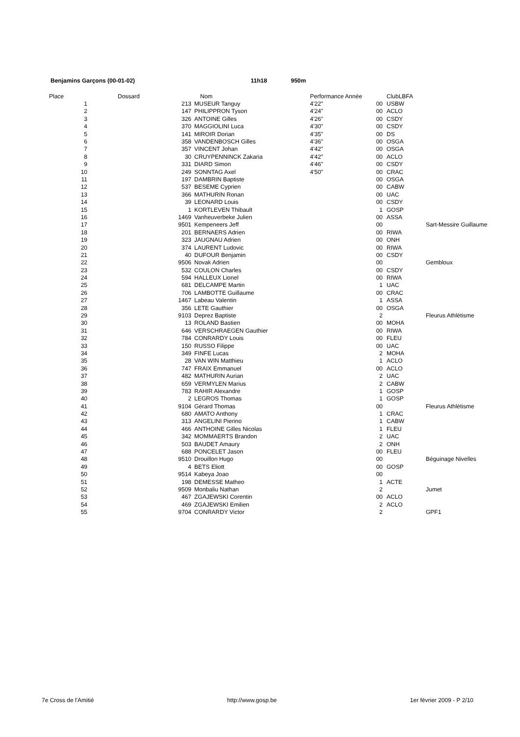Benjamins Garçons (00-01-02) 11h18 950m
| Place | | Dossard | Nom | Performance Année | | ClubLBFA | |
| --- | --- | --- | --- | --- | --- | --- | --- |
| | 1 | 213 | MUSEUR Tanguy | 4'22" | 00 | USBW | |
| | 2 | 147 | PHILIPPRON Tyson | 4'24" | 00 | ACLO | |
| | 3 | 326 | ANTOINE Gilles | 4'26" | 00 | CSDY | |
| | 4 | 370 | MAGGIOLINI Luca | 4'30" | 00 | CSDY | |
| | 5 | 141 | MIROIR Dorian | 4'35" | 00 | DS | |
| | 6 | 358 | VANDENBOSCH Gilles | 4'36" | 00 | OSGA | |
| | 7 | 357 | VINCENT Johan | 4'42" | 00 | OSGA | |
| | 8 | 30 | CRUYPENNINCK Zakaria | 4'42" | 00 | ACLO | |
| | 9 | 331 | DIARD Simon | 4'46" | 00 | CSDY | |
| | 10 | 249 | SONNTAG Axel | 4'50" | 00 | CRAC | |
| | 11 | 197 | DAMBRIN Baptiste | | 00 | OSGA | |
| | 12 | 537 | BESEME Cyprien | | 00 | CABW | |
| | 13 | 366 | MATHURIN Ronan | | 00 | UAC | |
| | 14 | 39 | LEONARD Louis | | 00 | CSDY | |
| | 15 | 1 | KORTLEVEN Thibault | | 1 | GOSP | |
| | 16 | 1469 | Vanheuverbeke Julien | | 00 | ASSA | |
| | 17 | 9501 | Kempeneers Jeff | | 00 | | Sart-Messire Guillaume |
| | 18 | 201 | BERNAERS Adrien | | 00 | RIWA | |
| | 19 | 323 | JAUGNAU Adrien | | 00 | ONH | |
| | 20 | 374 | LAURENT Ludovic | | 00 | RIWA | |
| | 21 | 40 | DUFOUR Benjamin | | 00 | CSDY | |
| | 22 | 9506 | Novak Adrien | | 00 | | Gembloux |
| | 23 | 532 | COULON Charles | | 00 | CSDY | |
| | 24 | 594 | HALLEUX Lionel | | 00 | RIWA | |
| | 25 | 681 | DELCAMPE Martin | | 1 | UAC | |
| | 26 | 706 | LAMBOTTE Guillaume | | 00 | CRAC | |
| | 27 | 1467 | Labeau Valentin | | 1 | ASSA | |
| | 28 | 356 | LETE Gauthier | | 00 | OSGA | |
| | 29 | 9103 | Deprez Baptiste | | 2 | | Fleurus Athlétisme |
| | 30 | 13 | ROLAND Bastien | | 00 | MOHA | |
| | 31 | 646 | VERSCHRAEGEN Gauthier | | 00 | RIWA | |
| | 32 | 784 | CONRARDY Louis | | 00 | FLEU | |
| | 33 | 150 | RUSSO Filippe | | 00 | UAC | |
| | 34 | 349 | FINFE Lucas | | 2 | MOHA | |
| | 35 | 28 | VAN WIN Matthieu | | 1 | ACLO | |
| | 36 | 747 | FRAIX Emmanuel | | 00 | ACLO | |
| | 37 | 482 | MATHURIN Aurian | | 2 | UAC | |
| | 38 | 659 | VERMYLEN Marius | | 2 | CABW | |
| | 39 | 783 | RAHIR Alexandre | | 1 | GOSP | |
| | 40 | 2 | LEGROS Thomas | | 1 | GOSP | |
| | 41 | 9104 | Gérard Thomas | | 00 | | Fleurus Athlétisme |
| | 42 | 680 | AMATO Anthony | | 1 | CRAC | |
| | 43 | 313 | ANGELINI Pierino | | 1 | CABW | |
| | 44 | 466 | ANTHOINE Gilles Nicolas | | 1 | FLEU | |
| | 45 | 342 | MOMMAERTS Brandon | | 2 | UAC | |
| | 46 | 503 | BAUDET Amaury | | 2 | ONH | |
| | 47 | 688 | PONCELET Jason | | 00 | FLEU | |
| | 48 | 9510 | Drouillon Hugo | | 00 | | Béguinage Nivelles |
| | 49 | 4 | BETS Eliott | | 00 | GOSP | |
| | 50 | 9514 | Kabeya Joao | | 00 | | |
| | 51 | 198 | DEMESSE Matheo | | 1 | ACTE | |
| | 52 | 9509 | Monbaliu Nathan | | 2 | | Jumet |
| | 53 | 467 | ZGAJEWSKI Corentin | | 00 | ACLO | |
| | 54 | 469 | ZGAJEWSKI Emilien | | 2 | ACLO | |
| | 55 | 9704 | CONRARDY Victor | | 2 | | GPF1 |
7e Cross de l'Amitié http://www.gosp.be 1er février 2009 - P 2/10